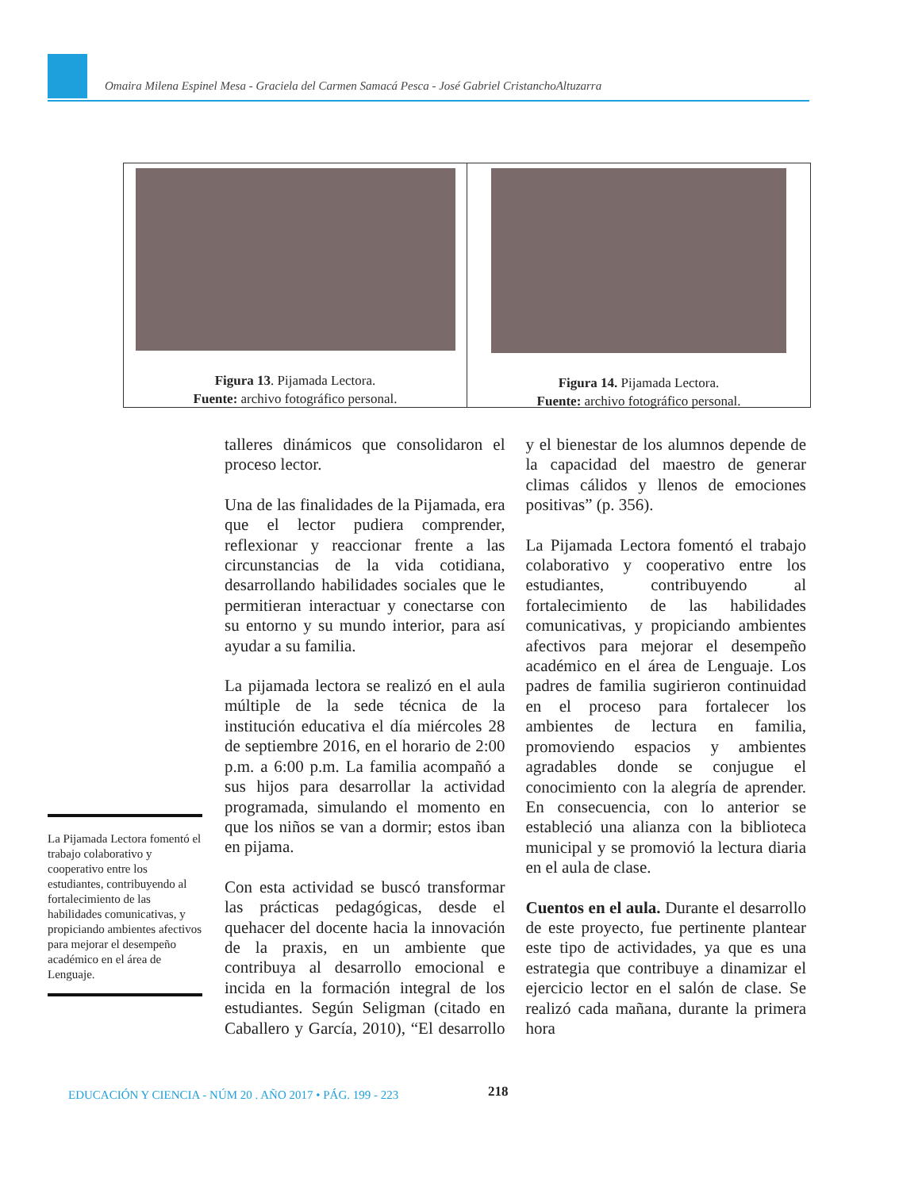Omaira Milena Espinel Mesa - Graciela del Carmen Samacá Pesca - José Gabriel CristanchoAltuzarra
Figura 13. Pijamada Lectora.
Fuente: archivo fotográfico personal.
Figura 14. Pijamada Lectora.
Fuente: archivo fotográfico personal.
La Pijamada Lectora fomentó el trabajo colaborativo y cooperativo entre los estudiantes, contribuyendo al fortalecimiento de las habilidades comunicativas, y propiciando ambientes afectivos para mejorar el desempeño académico en el área de Lenguaje.
talleres dinámicos que consolidaron el proceso lector.
Una de las finalidades de la Pijamada, era que el lector pudiera comprender, reflexionar y reaccionar frente a las circunstancias de la vida cotidiana, desarrollando habilidades sociales que le permitieran interactuar y conectarse con su entorno y su mundo interior, para así ayudar a su familia.
La pijamada lectora se realizó en el aula múltiple de la sede técnica de la institución educativa el día miércoles 28 de septiembre 2016, en el horario de 2:00 p.m. a 6:00 p.m. La familia acompañó a sus hijos para desarrollar la actividad programada, simulando el momento en que los niños se van a dormir; estos iban en pijama.
Con esta actividad se buscó transformar las prácticas pedagógicas, desde el quehacer del docente hacia la innovación de la praxis, en un ambiente que contribuya al desarrollo emocional e incida en la formación integral de los estudiantes. Según Seligman (citado en Caballero y García, 2010), “El desarrollo y el bienestar de los alumnos depende de la capacidad del maestro de generar climas cálidos y llenos de emociones positivas” (p. 356).
La Pijamada Lectora fomentó el trabajo colaborativo y cooperativo entre los estudiantes, contribuyendo al fortalecimiento de las habilidades comunicativas, y propiciando ambientes afectivos para mejorar el desempeño académico en el área de Lenguaje. Los padres de familia sugirieron continuidad en el proceso para fortalecer los ambientes de lectura en familia, promoviendo espacios y ambientes agradables donde se conjugue el conocimiento con la alegría de aprender. En consecuencia, con lo anterior se estableció una alianza con la biblioteca municipal y se promovió la lectura diaria en el aula de clase.
Cuentos en el aula. Durante el desarrollo de este proyecto, fue pertinente plantear este tipo de actividades, ya que es una estrategia que contribuye a dinamizar el ejercicio lector en el salón de clase. Se realizó cada mañana, durante la primera hora
EDUCACIÓN Y CIENCIA - NÚM 20 . AÑO 2017 • PÁG. 199 - 223
218